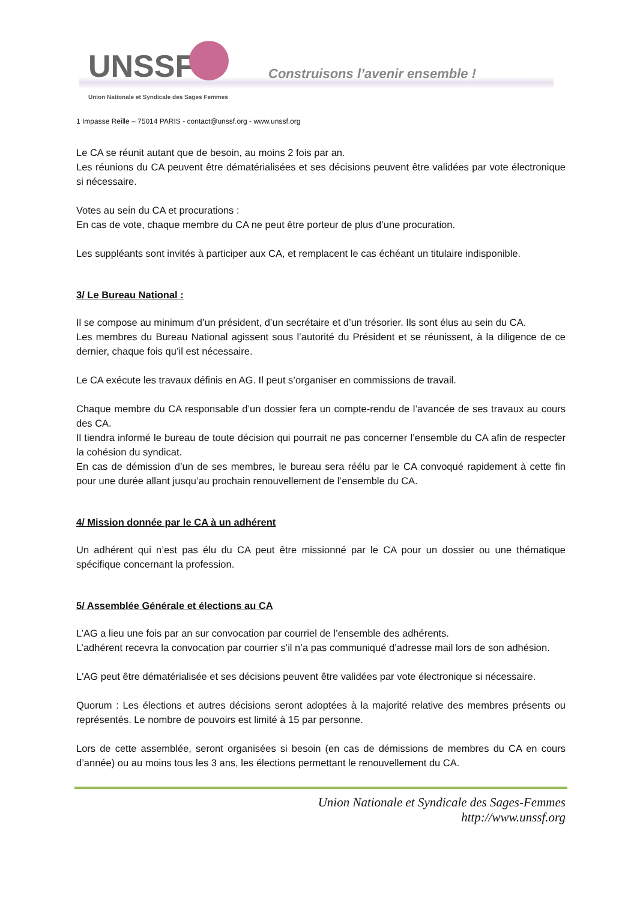UNSSF
Construisons l’avenir ensemble !
Union Nationale et Syndicale des Sages Femmes
1 Impasse Reille – 75014 PARIS - contact@unssf.org - www.unssf.org
Le CA se réunit autant que de besoin, au moins 2 fois par an.
Les réunions du CA peuvent être dématérialisées et ses décisions peuvent être validées par vote électronique si nécessaire.
Votes au sein du CA et procurations :
En cas de vote, chaque membre du CA ne peut être porteur de plus d’une procuration.
Les suppléants sont invités à participer aux CA, et remplacent le cas échéant un titulaire indisponible.
3/ Le Bureau National :
Il se compose au minimum d’un président, d’un secrétaire et d’un trésorier. Ils sont élus au sein du CA.
Les membres du Bureau National agissent sous l’autorité du Président et se réunissent, à la diligence de ce dernier, chaque fois qu’il est nécessaire.
Le CA exécute les travaux définis en AG. Il peut s’organiser en commissions de travail.
Chaque membre du CA responsable d’un dossier fera un compte-rendu de l’avancée de ses travaux au cours des CA.
Il tiendra informé le bureau de toute décision qui pourrait ne pas concerner l’ensemble du CA afin de respecter la cohésion du syndicat.
En cas de démission d’un de ses membres, le bureau sera réélu par le CA convoqué rapidement à cette fin pour une durée allant jusqu’au prochain renouvellement de l’ensemble du CA.
4/ Mission donnée par le CA à un adhérent
Un adhérent qui n’est pas élu du CA peut être missionné par le CA pour un dossier ou une thématique spécifique concernant la profession.
5/ Assemblée Générale et élections au CA
L’AG a lieu une fois par an sur convocation par courriel de l’ensemble des adhérents.
L’adhérent recevra la convocation par courrier s’il n’a pas communiqué d’adresse mail lors de son adhésion.
L'AG peut être dématérialisée et ses décisions peuvent être validées par vote électronique si nécessaire.
Quorum : Les élections et autres décisions seront adoptées à la majorité relative des membres présents ou représentés. Le nombre de pouvoirs est limité à 15 par personne.
Lors de cette assemblée, seront organisées si besoin (en cas de démissions de membres du CA en cours d’année) ou au moins tous les 3 ans, les élections permettant le renouvellement du CA.
Union Nationale et Syndicale des Sages-Femmes
http://www.unssf.org